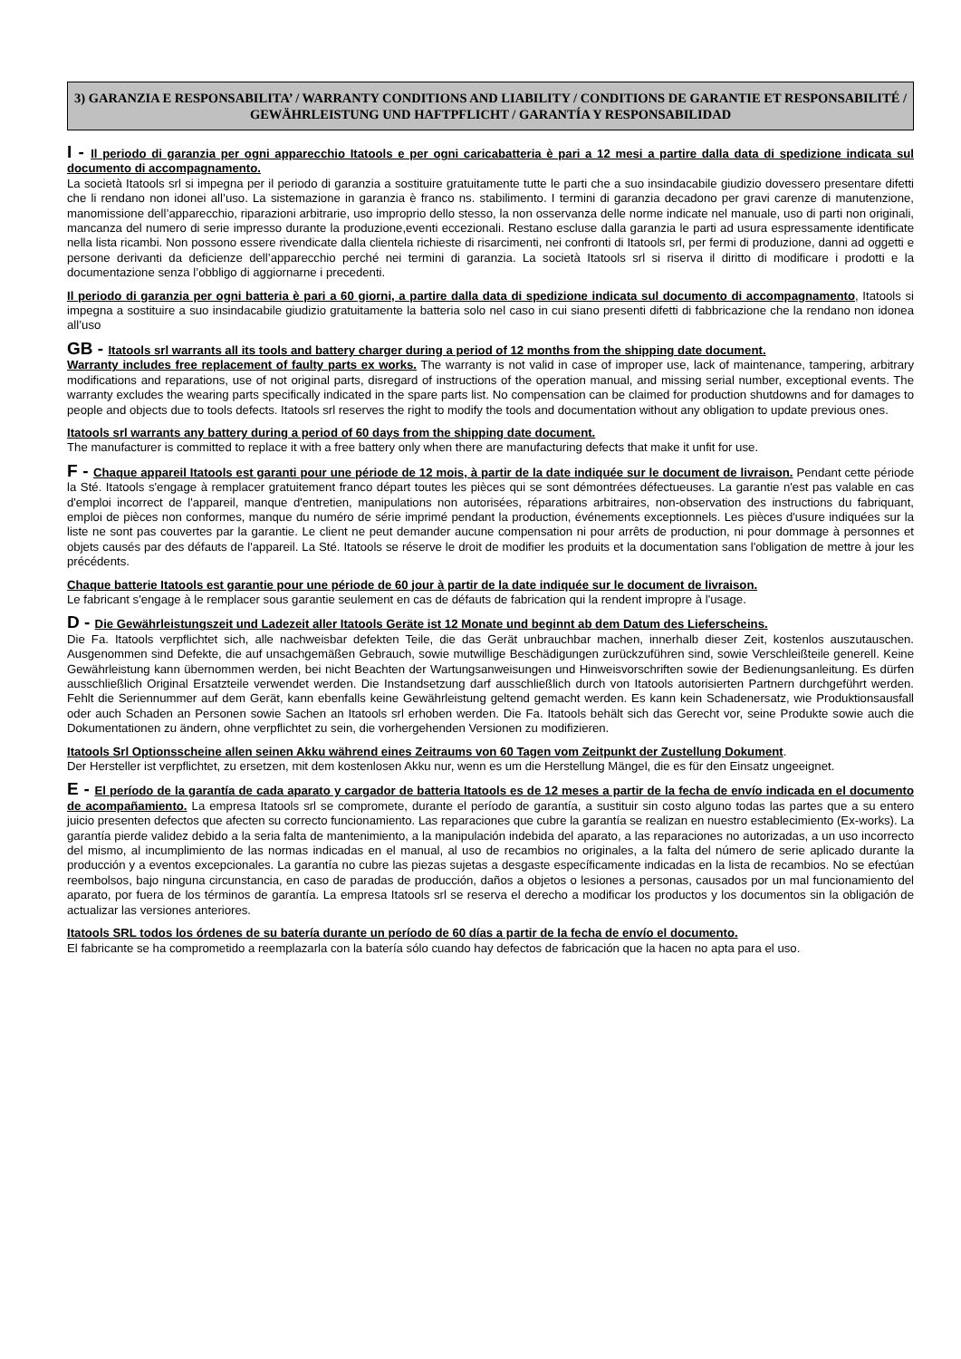3) GARANZIA E RESPONSABILITA’ / WARRANTY CONDITIONS AND LIABILITY / CONDITIONS DE GARANTIE ET RESPONSABILITÉ / GEWÄHRLEISTUNG UND HAFTPFLICHT / GARANTÍA Y RESPONSABILIDAD
I - Il periodo di garanzia per ogni apparecchio Itatools e per ogni caricabatteria è pari a 12 mesi a partire dalla data di spedizione indicata sul documento di accompagnamento.
La società Itatools srl si impegna per il periodo di garanzia a sostituire gratuitamente tutte le parti che a suo insindacabile giudizio dovessero presentare difetti che li rendano non idonei all’uso. La sistemazione in garanzia è franco ns. stabilimento. I termini di garanzia decadono per gravi carenze di manutenzione, manomissione dell’apparecchio, riparazioni arbitrarie, uso improprio dello stesso, la non osservanza delle norme indicate nel manuale, uso di parti non originali, mancanza del numero di serie impresso durante la produzione,eventi eccezionali. Restano escluse dalla garanzia le parti ad usura espressamente identificate nella lista ricambi. Non possono essere rivendicate dalla clientela richieste di risarcimenti, nei confronti di Itatools srl, per fermi di produzione, danni ad oggetti e persone derivanti da deficienze dell’apparecchio perché nei termini di garanzia. La società Itatools srl si riserva il diritto di modificare i prodotti e la documentazione senza l’obbligo di aggiornarne i precedenti.
Il periodo di garanzia per ogni batteria è pari a 60 giorni, a partire dalla data di spedizione indicata sul documento di accompagnamento, Itatools si impegna a sostituire a suo insindacabile giudizio gratuitamente la batteria solo nel caso in cui siano presenti difetti di fabbricazione che la rendano non idonea all’uso
GB - Itatools srl warrants all its tools and battery charger during a period of 12 months from the shipping date document.
Warranty includes free replacement of faulty parts ex works. The warranty is not valid in case of improper use, lack of maintenance, tampering, arbitrary modifications and reparations, use of not original parts, disregard of instructions of the operation manual, and missing serial number, exceptional events. The warranty excludes the wearing parts specifically indicated in the spare parts list. No compensation can be claimed for production shutdowns and for damages to people and objects due to tools defects. Itatools srl reserves the right to modify the tools and documentation without any obligation to update previous ones.
Itatools srl warrants any battery during a period of 60 days from the shipping date document.
The manufacturer is committed to replace it with a free battery only when there are manufacturing defects that make it unfit for use.
F - Chaque appareil Itatools est garanti pour une période de 12 mois, à partir de la date indiquée sur le document de livraison. Pendant cette période la Sté. Itatools s'engage à remplacer gratuitement franco départ toutes les pièces qui se sont démontrées défectueuses. La garantie n'est pas valable en cas d'emploi incorrect de l'appareil, manque d'entretien, manipulations non autorisées, réparations arbitraires, non-observation des instructions du fabriquant, emploi de pièces non conformes, manque du numéro de série imprimé pendant la production, événements exceptionnels. Les pièces d'usure indiquées sur la liste ne sont pas couvertes par la garantie. Le client ne peut demander aucune compensation ni pour arrêts de production, ni pour dommage à personnes et objets causés par des défauts de l'appareil. La Sté. Itatools se réserve le droit de modifier les produits et la documentation sans l'obligation de mettre à jour les précédents.
Chaque batterie Itatools est garantie pour une période de 60 jour à partir de la date indiquée sur le document de livraison.
Le fabricant s'engage à le remplacer sous garantie seulement en cas de défauts de fabrication qui la rendent impropre à l'usage.
D - Die Gewährleistungszeit und Ladezeit aller Itatools Geräte ist 12 Monate und beginnt ab dem Datum des Lieferscheins.
Die Fa. Itatools verpflichtet sich, alle nachweisbar defekten Teile, die das Gerät unbrauchbar machen, innerhalb dieser Zeit, kostenlos auszutauschen. Ausgenommen sind Defekte, die auf unsachgemäßen Gebrauch, sowie mutwillige Beschädigungen zurückzuführen sind, sowie Verschleißteile generell. Keine Gewährleistung kann übernommen werden, bei nicht Beachten der Wartungsanweisungen und Hinweisvorschriften sowie der Bedienungsanleitung. Es dürfen ausschließlich Original Ersatzteile verwendet werden. Die Instandsetzung darf ausschließlich durch von Itatools autorisierten Partnern durchgeführt werden. Fehlt die Seriennummer auf dem Gerät, kann ebenfalls keine Gewährleistung geltend gemacht werden. Es kann kein Schadenersatz, wie Produktionsausfall oder auch Schaden an Personen sowie Sachen an Itatools srl erhoben werden. Die Fa. Itatools behält sich das Gerecht vor, seine Produkte sowie auch die Dokumentationen zu ändern, ohne verpflichtet zu sein, die vorhergehenden Versionen zu modifizieren.
Itatools Srl Optionsscheine allen seinen Akku während eines Zeitraums von 60 Tagen vom Zeitpunkt der Zustellung Dokument.
Der Hersteller ist verpflichtet, zu ersetzen, mit dem kostenlosen Akku nur, wenn es um die Herstellung Mängel, die es für den Einsatz ungeeignet.
E - El período de la garantía de cada aparato y cargador de batteria Itatools es de 12 meses a partir de la fecha de envío indicada en el documento de acompañamiento. La empresa Itatools srl se compromete, durante el período de garantía, a sustituir sin costo alguno todas las partes que a su entero juicio presenten defectos que afecten su correcto funcionamiento. Las reparaciones que cubre la garantía se realizan en nuestro establecimiento (Ex-works). La garantía pierde validez debido a la seria falta de mantenimiento, a la manipulación indebida del aparato, a las reparaciones no autorizadas, a un uso incorrecto del mismo, al incumplimiento de las normas indicadas en el manual, al uso de recambios no originales, a la falta del número de serie aplicado durante la producción y a eventos excepcionales. La garantía no cubre las piezas sujetas a desgaste específicamente indicadas en la lista de recambios. No se efectúan reembolsos, bajo ninguna circunstancia, en caso de paradas de producción, daños a objetos o lesiones a personas, causados por un mal funcionamiento del aparato, por fuera de los términos de garantía. La empresa Itatools srl se reserva el derecho a modificar los productos y los documentos sin la obligación de actualizar las versiones anteriores.
Itatools SRL todos los órdenes de su batería durante un período de 60 días a partir de la fecha de envío el documento.
El fabricante se ha comprometido a reemplazarla con la batería sólo cuando hay defectos de fabricación que la hacen no apta para el uso.